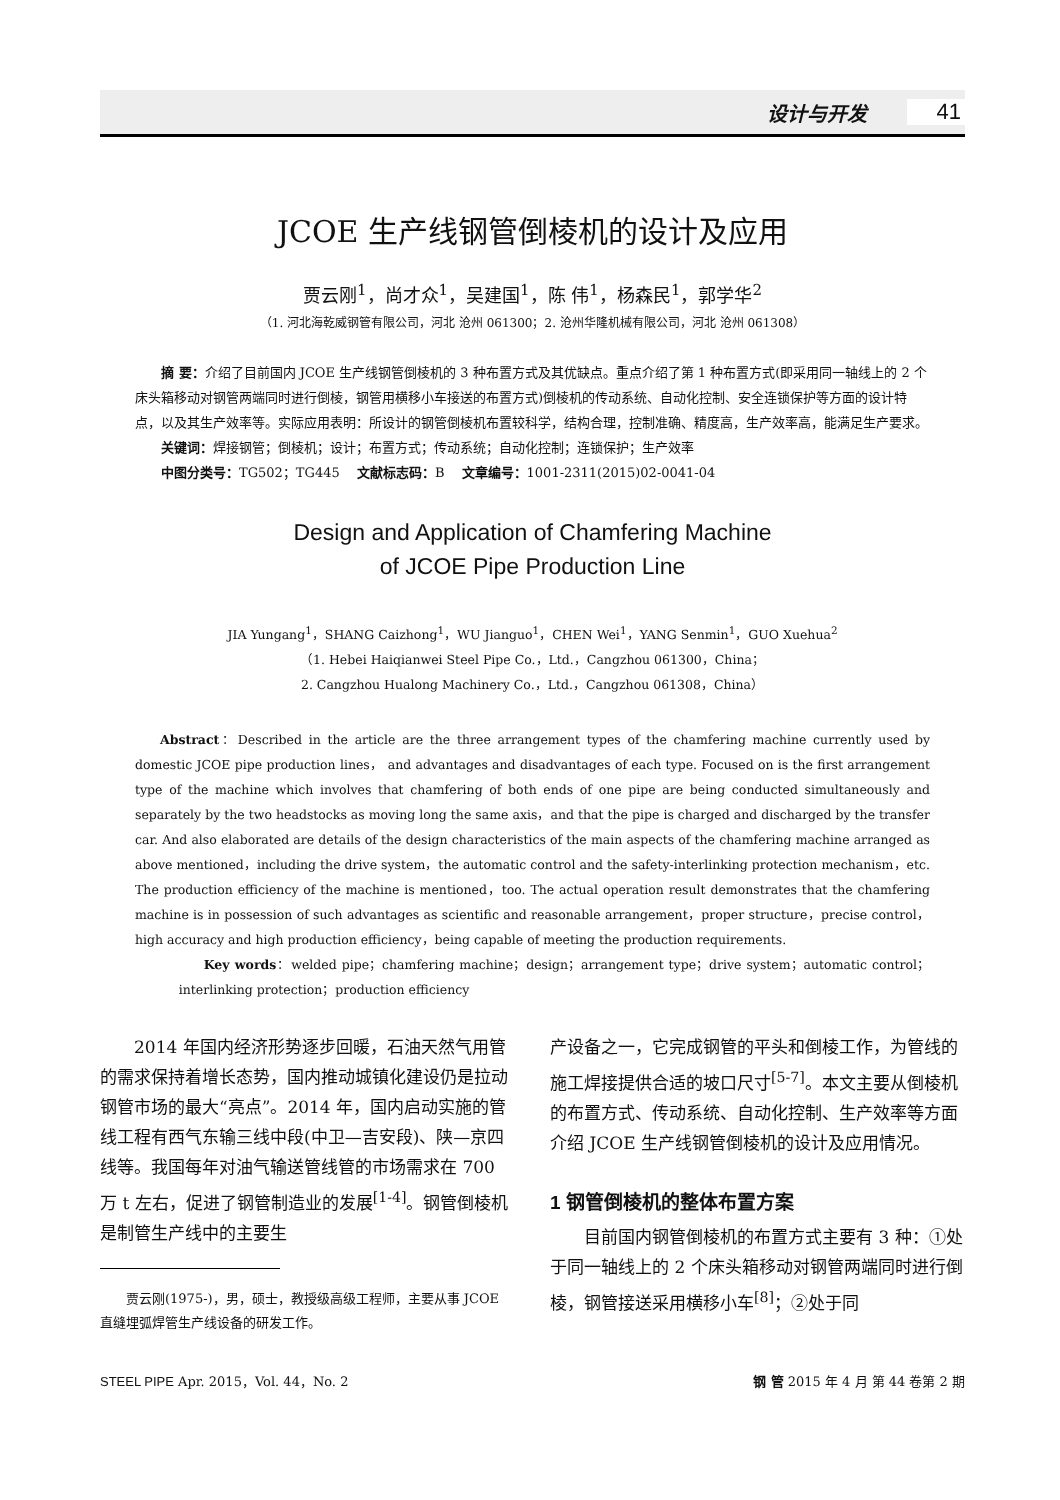设计与开发 41
JCOE 生产线钢管倒棱机的设计及应用
贾云刚<sup>1</sup>，尚才众<sup>1</sup>，吴建国<sup>1</sup>，陈 伟<sup>1</sup>，杨森民<sup>1</sup>，郭学华<sup>2</sup>
（1. 河北海乾威钢管有限公司，河北 沧州 061300；2. 沧州华隆机械有限公司，河北 沧州 061308）
  摘 要：介绍了目前国内 JCOE 生产线钢管倒棱机的 3 种布置方式及其优缺点。重点介绍了第 1 种布置方式(即采用同一轴线上的 2 个床头箱移动对钢管两端同时进行倒棱，钢管用横移小车接送的布置方式)倒棱机的传动系统、自动化控制、安全连锁保护等方面的设计特点，以及其生产效率等。实际应用表明：所设计的钢管倒棱机布置较科学，结构合理，控制准确、精度高，生产效率高，能满足生产要求。
  关键词：焊接钢管；倒棱机；设计；布置方式；传动系统；自动化控制；连锁保护；生产效率
  中图分类号：TG502；TG445  文献标志码：B  文章编号：1001-2311(2015)02-0041-04
Design and Application of Chamfering Machine
of JCOE Pipe Production Line
JIA Yungang<sup>1</sup>，SHANG Caizhong<sup>1</sup>，WU Jianguo<sup>1</sup>，CHEN Wei<sup>1</sup>，YANG Senmin<sup>1</sup>，GUO Xuehua<sup>2</sup>
（1. Hebei Haiqianwei Steel Pipe Co.，Ltd.，Cangzhou 061300，China；
2. Cangzhou Hualong Machinery Co.，Ltd.，Cangzhou 061308，China）
  Abstract：Described in the article are the three arrangement types of the chamfering machine currently used by domestic JCOE pipe production lines， and advantages and disadvantages of each type. Focused on is the first arrangement type of the machine which involves that chamfering of both ends of one pipe are being conducted simultaneously and separately by the two headstocks as moving long the same axis，and that the pipe is charged and discharged by the transfer car. And also elaborated are details of the design characteristics of the main aspects of the chamfering machine arranged as above mentioned，including the drive system，the automatic control and the safety-interlinking protection mechanism，etc. The production efficiency of the machine is mentioned，too. The actual operation result demonstrates that the chamfering machine is in possession of such advantages as scientific and reasonable arrangement，proper structure，precise control，high accuracy and high production efficiency，being capable of meeting the production requirements.
  Key words：welded pipe；chamfering machine；design；arrangement type；drive system；automatic control；interlinking protection；production efficiency
  2014 年国内经济形势逐步回暖，石油天然气用管的需求保持着增长态势，国内推动城镇化建设仍是拉动钢管市场的最大“亮点”。2014 年，国内启动实施的管线工程有西气东输三线中段(中卫—吉安段)、陕—京四线等。我国每年对油气输送管线管的市场需求在 700 万 t 左右，促进了钢管制造业的发展<sup>[1-4]</sup>。钢管倒棱机是制管生产线中的主要生
贾云刚(1975-)，男，硕士，教授级高级工程师，主要从事 JCOE 直缝埋弧焊管生产线设备的研发工作。
产设备之一，它完成钢管的平头和倒棱工作，为管线的施工焊接提供合适的坡口尺寸<sup>[5-7]</sup>。本文主要从倒棱机的布置方式、传动系统、自动化控制、生产效率等方面介绍 JCOE 生产线钢管倒棱机的设计及应用情况。
1 钢管倒棱机的整体布置方案
  目前国内钢管倒棱机的布置方式主要有 3 种：①处于同一轴线上的 2 个床头箱移动对钢管两端同时进行倒棱，钢管接送采用横移小车<sup>[8]</sup>；②处于同
STEEL PIPE Apr. 2015，Vol. 44，No. 2 钢 管 2015 年 4 月 第 44 卷第 2 期